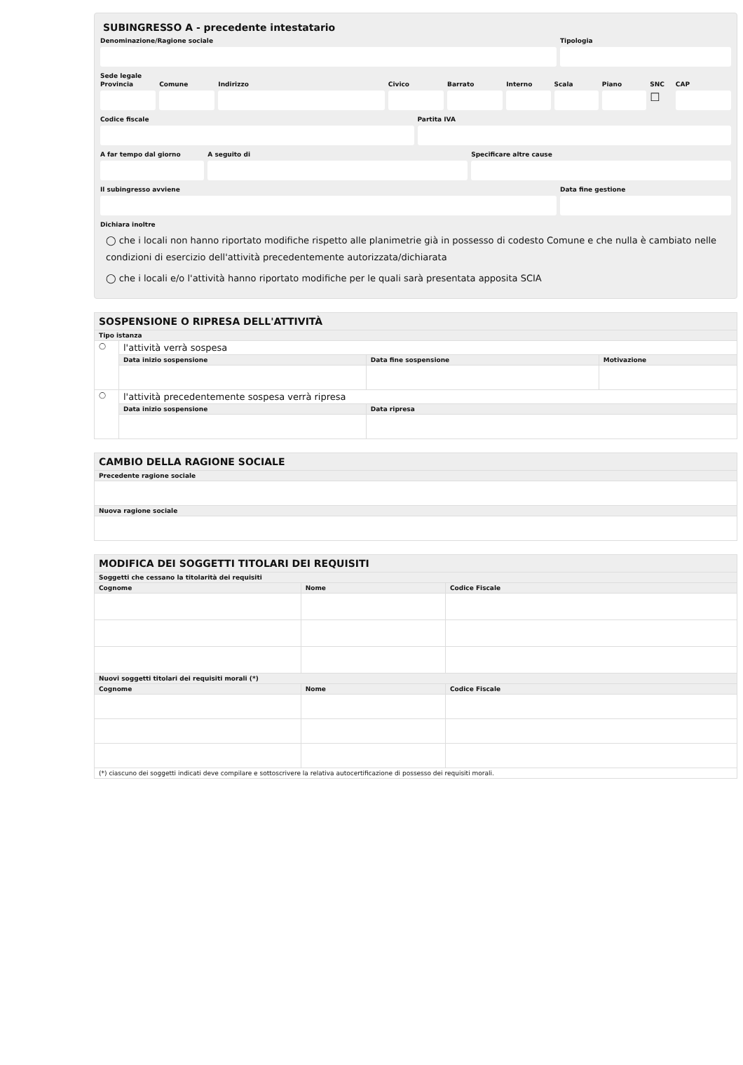SUBINGRESSO A - precedente intestatario
Denominazione/Ragione sociale Tipologia
Sede legale
Provincia Comune Indirizzo Civico Barrato Interno Scala Piano SNC
☐
CAP
Codice fiscale Partita IVA
A far tempo dal giorno A seguito di Specificare altre cause
Il subingresso avviene Data fine gestione
Dichiara inoltre
◯ che i locali non hanno riportato modifiche rispetto alle planimetrie già in possesso di codesto Comune e che nulla è cambiato nelle condizioni di esercizio dell'attività precedentemente autorizzata/dichiarata
◯ che i locali e/o l'attività hanno riportato modifiche per le quali sarà presentata apposita SCIA
| SOSPENSIONE O RIPRESA DELL'ATTIVITÀ | | | |
| --- | --- | --- | --- |
| Tipo istanza | | | |
| ◯ | l'attività verrà sospesa | | |
| | Data inizio sospensione | Data fine sospensione | Motivazione |
| ◯ | l'attività precedentemente sospesa verrà ripresa | | |
| | Data inizio sospensione | Data ripresa | |
| CAMBIO DELLA RAGIONE SOCIALE |
| --- |
| Precedente ragione sociale |
| Nuova ragione sociale |
| MODIFICA DEI SOGGETTI TITOLARI DEI REQUISITI | | |
| --- | --- | --- |
| Soggetti che cessano la titolarità dei requisiti | | |
| Cognome | Nome | Codice Fiscale |
| Nuovi soggetti titolari dei requisiti morali (*) | | |
| Cognome | Nome | Codice Fiscale |
| (*) ciascuno dei soggetti indicati deve compilare e sottoscrivere la relativa autocertificazione di possesso dei requisiti morali. | | |